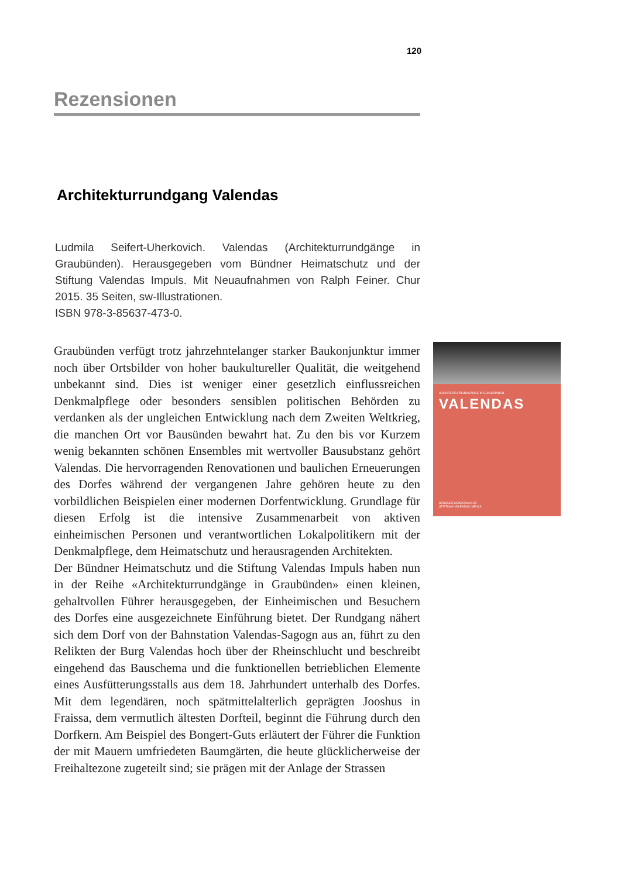120
Rezensionen
Architekturrundgang Valendas
Ludmila Seifert-Uherkovich. Valendas (Architekturrundgänge in Graubünden). Herausgegeben vom Bündner Heimatschutz und der Stiftung Valendas Impuls. Mit Neuaufnahmen von Ralph Feiner. Chur 2015. 35 Seiten, sw-Illustrationen.
ISBN 978-3-85637-473-0.
Graubünden verfügt trotz jahrzehntelanger starker Baukonjunktur immer noch über Ortsbilder von hoher baukultureller Qualität, die weitgehend unbekannt sind. Dies ist weniger einer gesetzlich einflussreichen Denkmalpflege oder besonders sensiblen politischen Behörden zu verdanken als der ungleichen Entwicklung nach dem Zweiten Weltkrieg, die manchen Ort vor Bausünden bewahrt hat. Zu den bis vor Kurzem wenig bekannten schönen Ensembles mit wertvoller Bausubstanz gehört Valendas. Die hervorragenden Renovationen und baulichen Erneuerungen des Dorfes während der vergangenen Jahre gehören heute zu den vorbildlichen Beispielen einer modernen Dorfentwicklung. Grundlage für diesen Erfolg ist die intensive Zusammenarbeit von aktiven einheimischen Personen und verantwortlichen Lokalpolitikern mit der Denkmalpflege, dem Heimatschutz und herausragenden Architekten.
Der Bündner Heimatschutz und die Stiftung Valendas Impuls haben nun in der Reihe «Architekturrundgänge in Graubünden» einen kleinen, gehaltvollen Führer herausgegeben, der Einheimischen und Besuchern des Dorfes eine ausgezeichnete Einführung bietet. Der Rundgang nähert sich dem Dorf von der Bahnstation Valendas-Sagogn aus an, führt zu den Relikten der Burg Valendas hoch über der Rheinschlucht und beschreibt eingehend das Bauschema und die funktionellen betrieblichen Elemente eines Ausfütterungsstalls aus dem 18. Jahrhundert unterhalb des Dorfes. Mit dem legendären, noch spätmittelalterlich geprägten Jooshus in Fraissa, dem vermutlich ältesten Dorfteil, beginnt die Führung durch den Dorfkern. Am Beispiel des Bongert-Guts erläutert der Führer die Funktion der mit Mauern umfriedeten Baumgärten, die heute glücklicherweise der Freihaltezone zugeteilt sind; sie prägen mit der Anlage der Strassen
ARCHITEKTURRUNDGÄNGE IN GRAUBÜNDEN
VALENDAS
BÜNDNER HEIMATSCHUTZ
STIFTUNG VALENDAS IMPULS